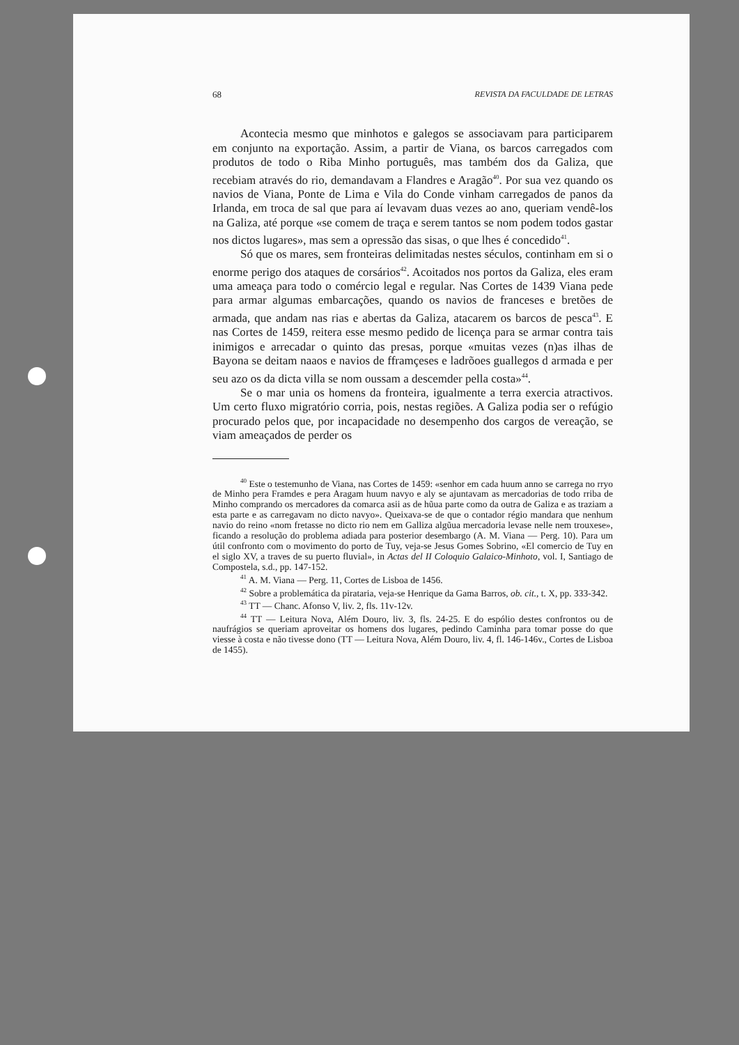68 REVISTA DA FACULDADE DE LETRAS
Acontecia mesmo que minhotos e galegos se associavam para participarem em conjunto na exportação. Assim, a partir de Viana, os barcos carregados com produtos de todo o Riba Minho português, mas também dos da Galiza, que recebiam através do rio, demandavam a Flandres e Aragão<sup>40</sup>. Por sua vez quando os navios de Viana, Ponte de Lima e Vila do Conde vinham carregados de panos da Irlanda, em troca de sal que para aí levavam duas vezes ao ano, queriam vendê-los na Galiza, até porque «se comem de traça e serem tantos se nom podem todos gastar nos dictos lugares», mas sem a opressão das sisas, o que lhes é concedido<sup>41</sup>.
Só que os mares, sem fronteiras delimitadas nestes séculos, continham em si o enorme perigo dos ataques de corsários<sup>42</sup>. Acoitados nos portos da Galiza, eles eram uma ameaça para todo o comércio legal e regular. Nas Cortes de 1439 Viana pede para armar algumas embarcações, quando os navios de franceses e bretões de armada, que andam nas rias e abertas da Galiza, atacarem os barcos de pesca<sup>43</sup>. E nas Cortes de 1459, reitera esse mesmo pedido de licença para se armar contra tais inimigos e arrecadar o quinto das presas, porque «muitas vezes (n)as ilhas de Bayona se deitam naaos e navios de fframçeses e ladrõoes guallegos d armada e per seu azo os da dicta villa se nom oussam a descemder pella costa»<sup>44</sup>.
Se o mar unia os homens da fronteira, igualmente a terra exercia atractivos. Um certo fluxo migratório corria, pois, nestas regiões. A Galiza podia ser o refúgio procurado pelos que, por incapacidade no desempenho dos cargos de vereação, se viam ameaçados de perder os
<sup>40</sup> Este o testemunho de Viana, nas Cortes de 1459: «senhor em cada huum anno se carrega no rryo de Minho pera Framdes e pera Aragam huum navyo e aly se ajuntavam as mercadorias de todo rriba de Minho comprando os mercadores da comarca asii as de hũua parte como da outra de Galiza e as traziam a esta parte e as carregavam no dicto navyo». Queixava-se de que o contador régio mandara que nenhum navio do reino «nom fretasse no dicto rio nem em Galliza algũua mercadoria levase nelle nem trouxese», ficando a resolução do problema adiada para posterior desembargo (A. M. Viana — Perg. 10). Para um útil confronto com o movimento do porto de Tuy, veja-se Jesus Gomes Sobrino, «El comercio de Tuy en el siglo XV, a traves de su puerto fluvial», in Actas del II Coloquio Galaico-Minhoto, vol. I, Santiago de Compostela, s.d., pp. 147-152.
<sup>41</sup> A. M. Viana — Perg. 11, Cortes de Lisboa de 1456.
<sup>42</sup> Sobre a problemática da pirataria, veja-se Henrique da Gama Barros, ob. cit., t. X, pp. 333-342.
<sup>43</sup> TT — Chanc. Afonso V, liv. 2, fls. 11v-12v.
<sup>44</sup> TT — Leitura Nova, Além Douro, liv. 3, fls. 24-25. E do espólio destes confrontos ou de naufrágios se queriam aproveitar os homens dos lugares, pedindo Caminha para tomar posse do que viesse à costa e não tivesse dono (TT — Leitura Nova, Além Douro, liv. 4, fl. 146-146v., Cortes de Lisboa de 1455).